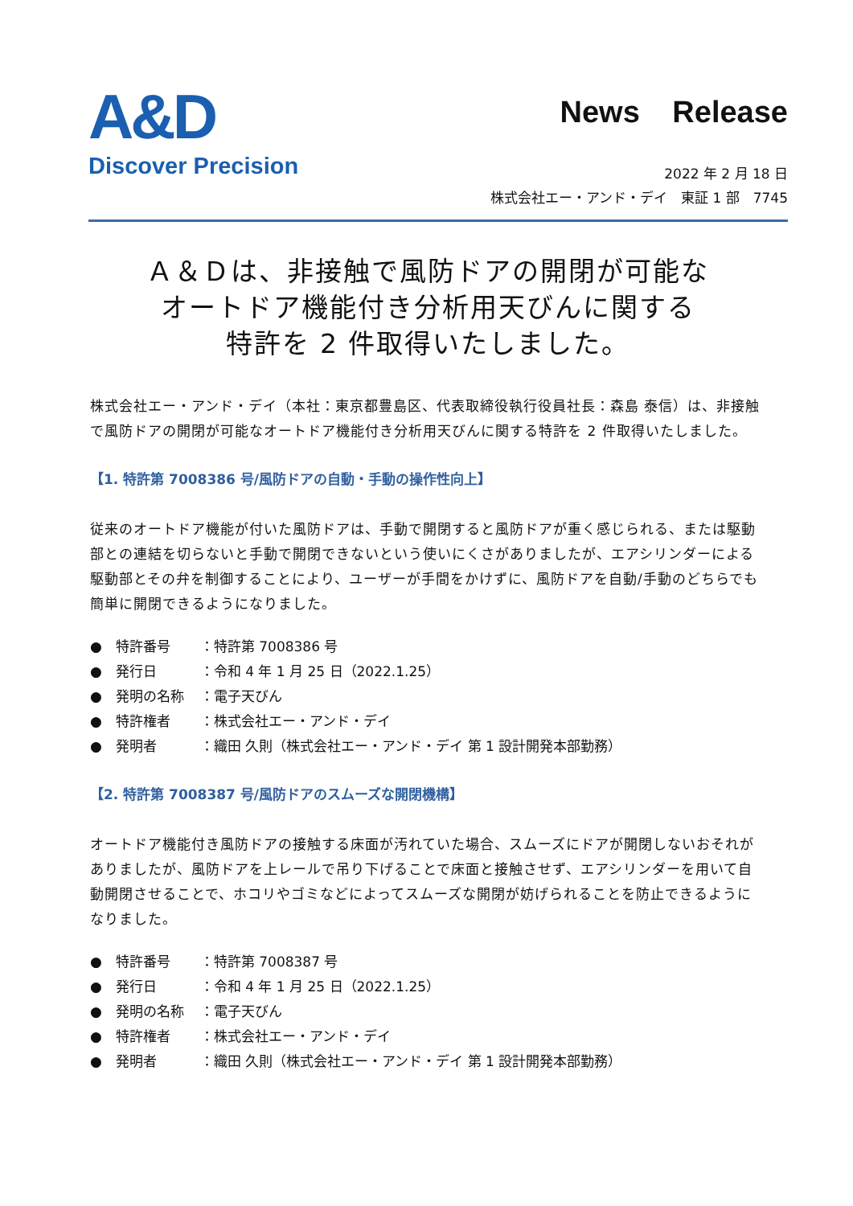A&D
Discover Precision
News Release
2022 年 2 月 18 日
株式会社エー・アンド・デイ　東証 1 部　7745
Ａ＆Ｄは、非接触で風防ドアの開閉が可能な
オートドア機能付き分析用天びんに関する
特許を 2 件取得いたしました。
株式会社エー・アンド・デイ（本社：東京都豊島区、代表取締役執行役員社長：森島 泰信）は、非接触で風防ドアの開閉が可能なオートドア機能付き分析用天びんに関する特許を 2 件取得いたしました。
【1. 特許第 7008386 号/風防ドアの自動・手動の操作性向上】
従来のオートドア機能が付いた風防ドアは、手動で開閉すると風防ドアが重く感じられる、または駆動部との連結を切らないと手動で開閉できないという使いにくさがありましたが、エアシリンダーによる駆動部とその弁を制御することにより、ユーザーが手間をかけずに、風防ドアを自動/手動のどちらでも簡単に開閉できるようになりました。
●　特許番号 ：特許第 7008386 号
●　発行日 ：令和 4 年 1 月 25 日（2022.1.25）
●　発明の名称 ：電子天びん
●　特許権者 ：株式会社エー・アンド・デイ
●　発明者 ：織田 久則（株式会社エー・アンド・デイ 第 1 設計開発本部勤務）
【2. 特許第 7008387 号/風防ドアのスムーズな開閉機構】
オートドア機能付き風防ドアの接触する床面が汚れていた場合、スムーズにドアが開閉しないおそれがありましたが、風防ドアを上レールで吊り下げることで床面と接触させず、エアシリンダーを用いて自動開閉させることで、ホコリやゴミなどによってスムーズな開閉が妨げられることを防止できるようになりました。
●　特許番号 ：特許第 7008387 号
●　発行日 ：令和 4 年 1 月 25 日（2022.1.25）
●　発明の名称 ：電子天びん
●　特許権者 ：株式会社エー・アンド・デイ
●　発明者 ：織田 久則（株式会社エー・アンド・デイ 第 1 設計開発本部勤務）